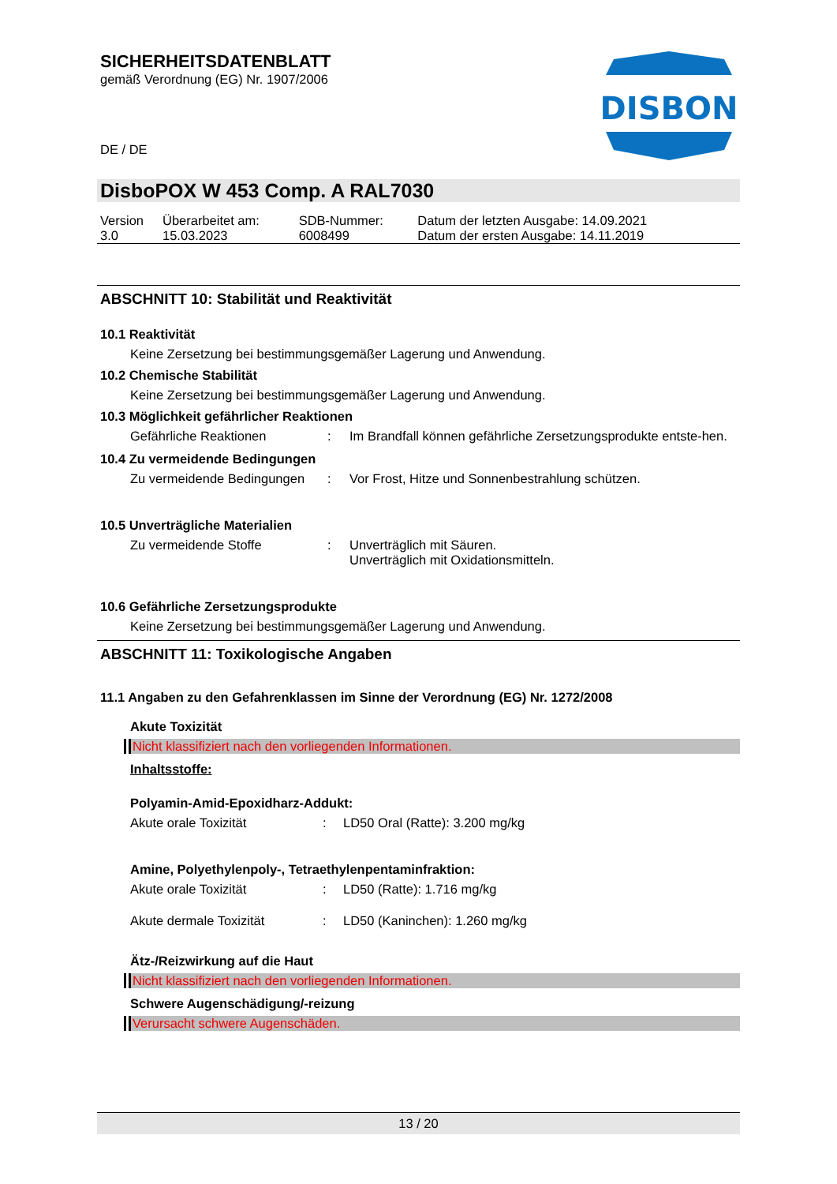SICHERHEITSDATENBLATT
gemäß Verordnung (EG) Nr. 1907/2006
DE / DE
DISBON
DisboPOX W 453 Comp. A RAL7030
| Version 3.0 | Überarbeitet am: 15.03.2023 | SDB-Nummer: 6008499 | Datum der letzten Ausgabe: 14.09.2021 Datum der ersten Ausgabe: 14.11.2019 |
ABSCHNITT 10: Stabilität und Reaktivität
10.1 Reaktivität
Keine Zersetzung bei bestimmungsgemäßer Lagerung und Anwendung.
10.2 Chemische Stabilität
Keine Zersetzung bei bestimmungsgemäßer Lagerung und Anwendung.
10.3 Möglichkeit gefährlicher Reaktionen
| Gefährliche Reaktionen | : | Im Brandfall können gefährliche Zersetzungsprodukte entste-hen. |
10.4 Zu vermeidende Bedingungen
| Zu vermeidende Bedingungen | : | Vor Frost, Hitze und Sonnenbestrahlung schützen. |
10.5 Unverträgliche Materialien
| Zu vermeidende Stoffe | : | Unverträglich mit Säuren. Unverträglich mit Oxidationsmitteln. |
10.6 Gefährliche Zersetzungsprodukte
Keine Zersetzung bei bestimmungsgemäßer Lagerung und Anwendung.
ABSCHNITT 11: Toxikologische Angaben
11.1 Angaben zu den Gefahrenklassen im Sinne der Verordnung (EG) Nr. 1272/2008
Akute Toxizität
Nicht klassifiziert nach den vorliegenden Informationen.
Inhaltsstoffe:
Polyamin-Amid-Epoxidharz-Addukt:
| Akute orale Toxizität | : | LD50 Oral (Ratte): 3.200 mg/kg |
Amine, Polyethylenpoly-, Tetraethylenpentaminfraktion:
| Akute orale Toxizität | : | LD50 (Ratte): 1.716 mg/kg |
| Akute dermale Toxizität | : | LD50 (Kaninchen): 1.260 mg/kg |
Ätz-/Reizwirkung auf die Haut
Nicht klassifiziert nach den vorliegenden Informationen.
Schwere Augenschädigung/-reizung
Verursacht schwere Augenschäden.
13 / 20